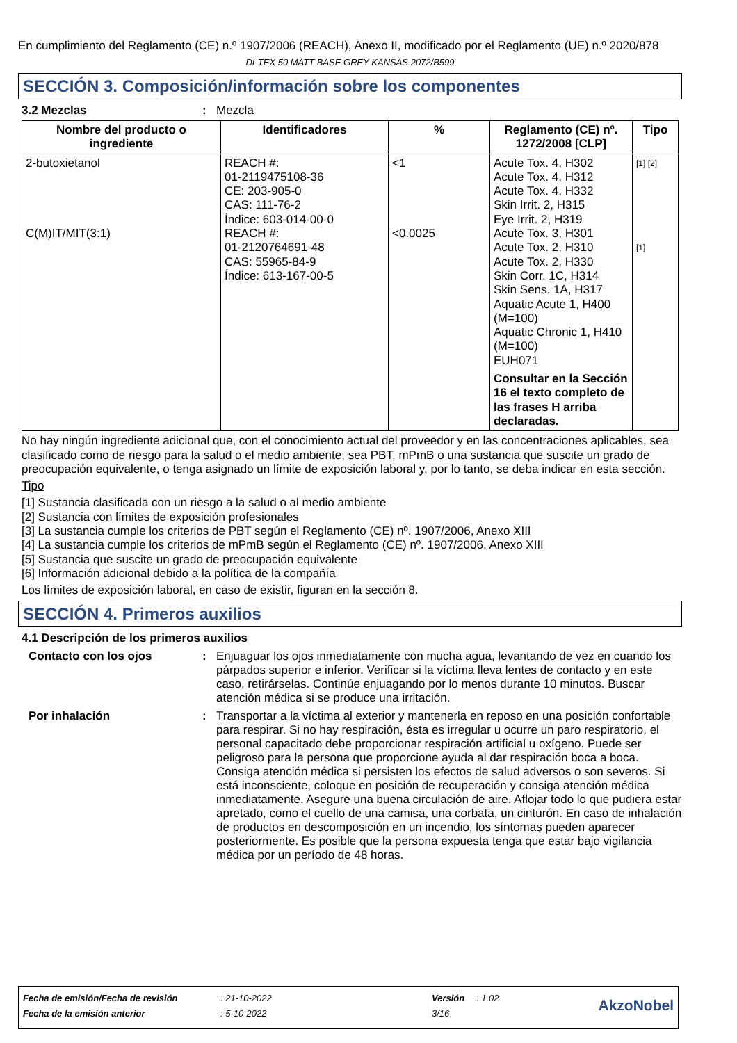En cumplimiento del Reglamento (CE) n.º 1907/2006 (REACH), Anexo II, modificado por el Reglamento (UE) n.º 2020/878
DI-TEX 50 MATT BASE GREY KANSAS 2072/B599
SECCIÓN 3. Composición/información sobre los componentes
3.2 Mezclas : Mezcla
| Nombre del producto o ingrediente | Identificadores | % | Reglamento (CE) nº. 1272/2008 [CLP] | Tipo |
| --- | --- | --- | --- | --- |
| 2-butoxietanol C(M)IT/MIT(3:1) | REACH #: 01-2119475108-36 CE: 203-905-0 CAS: 111-76-2 Índice: 603-014-00-0 REACH #: 01-2120764691-48 CAS: 55965-84-9 Índice: 613-167-00-5 | <1 <0.0025 | Acute Tox. 4, H302 Acute Tox. 4, H312 Acute Tox. 4, H332 Skin Irrit. 2, H315 Eye Irrit. 2, H319 Acute Tox. 3, H301 Acute Tox. 2, H310 Acute Tox. 2, H330 Skin Corr. 1C, H314 Skin Sens. 1A, H317 Aquatic Acute 1, H400 (M=100) Aquatic Chronic 1, H410 (M=100) EUH071 Consultar en la Sección 16 el texto completo de las frases H arriba declaradas. | [1] [2] [1] |
No hay ningún ingrediente adicional que, con el conocimiento actual del proveedor y en las concentraciones aplicables, sea clasificado como de riesgo para la salud o el medio ambiente, sea PBT, mPmB o una sustancia que suscite un grado de preocupación equivalente, o tenga asignado un límite de exposición laboral y, por lo tanto, se deba indicar en esta sección.
Tipo
[1] Sustancia clasificada con un riesgo a la salud o al medio ambiente
[2] Sustancia con límites de exposición profesionales
[3] La sustancia cumple los criterios de PBT según el Reglamento (CE) nº. 1907/2006, Anexo XIII
[4] La sustancia cumple los criterios de mPmB según el Reglamento (CE) nº. 1907/2006, Anexo XIII
[5] Sustancia que suscite un grado de preocupación equivalente
[6] Información adicional debido a la política de la compañía
Los límites de exposición laboral, en caso de existir, figuran en la sección 8.
SECCIÓN 4. Primeros auxilios
4.1 Descripción de los primeros auxilios
Contacto con los ojos : Enjuaguar los ojos inmediatamente con mucha agua, levantando de vez en cuando los párpados superior e inferior. Verificar si la víctima lleva lentes de contacto y en este caso, retirárselas. Continúe enjuagando por lo menos durante 10 minutos. Buscar atención médica si se produce una irritación.
Por inhalación : Transportar a la víctima al exterior y mantenerla en reposo en una posición confortable para respirar. Si no hay respiración, ésta es irregular u ocurre un paro respiratorio, el personal capacitado debe proporcionar respiración artificial u oxígeno. Puede ser peligroso para la persona que proporcione ayuda al dar respiración boca a boca. Consiga atención médica si persisten los efectos de salud adversos o son severos. Si está inconsciente, coloque en posición de recuperación y consiga atención médica inmediatamente. Asegure una buena circulación de aire. Aflojar todo lo que pudiera estar apretado, como el cuello de una camisa, una corbata, un cinturón. En caso de inhalación de productos en descomposición en un incendio, los síntomas pueden aparecer posteriormente. Es posible que la persona expuesta tenga que estar bajo vigilancia médica por un período de 48 horas.
| Fecha de emisión/Fecha de revisión | : 21-10-2022 | Versión | : 1.02 | AkzoNobel |
| Fecha de la emisión anterior | : 5-10-2022 | 3/16 | | |